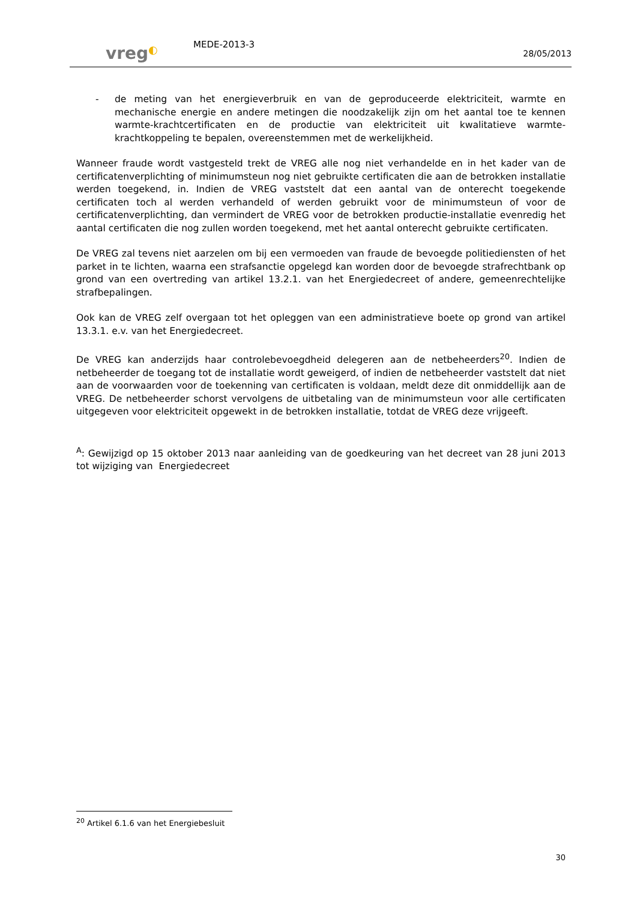vreg◐
MEDE-2013-3
28/05/2013
- de meting van het energieverbruik en van de geproduceerde elektriciteit, warmte en mechanische energie en andere metingen die noodzakelijk zijn om het aantal toe te kennen warmte-krachtcertificaten en de productie van elektriciteit uit kwalitatieve warmte-krachtkoppeling te bepalen, overeenstemmen met de werkelijkheid.
Wanneer fraude wordt vastgesteld trekt de VREG alle nog niet verhandelde en in het kader van de certificatenverplichting of minimumsteun nog niet gebruikte certificaten die aan de betrokken installatie werden toegekend, in. Indien de VREG vaststelt dat een aantal van de onterecht toegekende certificaten toch al werden verhandeld of werden gebruikt voor de minimumsteun of voor de certificatenverplichting, dan vermindert de VREG voor de betrokken productie-installatie evenredig het aantal certificaten die nog zullen worden toegekend, met het aantal onterecht gebruikte certificaten.
De VREG zal tevens niet aarzelen om bij een vermoeden van fraude de bevoegde politiediensten of het parket in te lichten, waarna een strafsanctie opgelegd kan worden door de bevoegde strafrechtbank op grond van een overtreding van artikel 13.2.1. van het Energiedecreet of andere, gemeenrechtelijke strafbepalingen.
Ook kan de VREG zelf overgaan tot het opleggen van een administratieve boete op grond van artikel 13.3.1. e.v. van het Energiedecreet.
De VREG kan anderzijds haar controlebevoegdheid delegeren aan de netbeheerders<sup>20</sup>. Indien de netbeheerder de toegang tot de installatie wordt geweigerd, of indien de netbeheerder vaststelt dat niet aan de voorwaarden voor de toekenning van certificaten is voldaan, meldt deze dit onmiddellijk aan de VREG. De netbeheerder schorst vervolgens de uitbetaling van de minimumsteun voor alle certificaten uitgegeven voor elektriciteit opgewekt in de betrokken installatie, totdat de VREG deze vrijgeeft.
<sup>A</sup>: Gewijzigd op 15 oktober 2013 naar aanleiding van de goedkeuring van het decreet van 28 juni 2013 tot wijziging van Energiedecreet
<sup>20</sup> Artikel 6.1.6 van het Energiebesluit
30